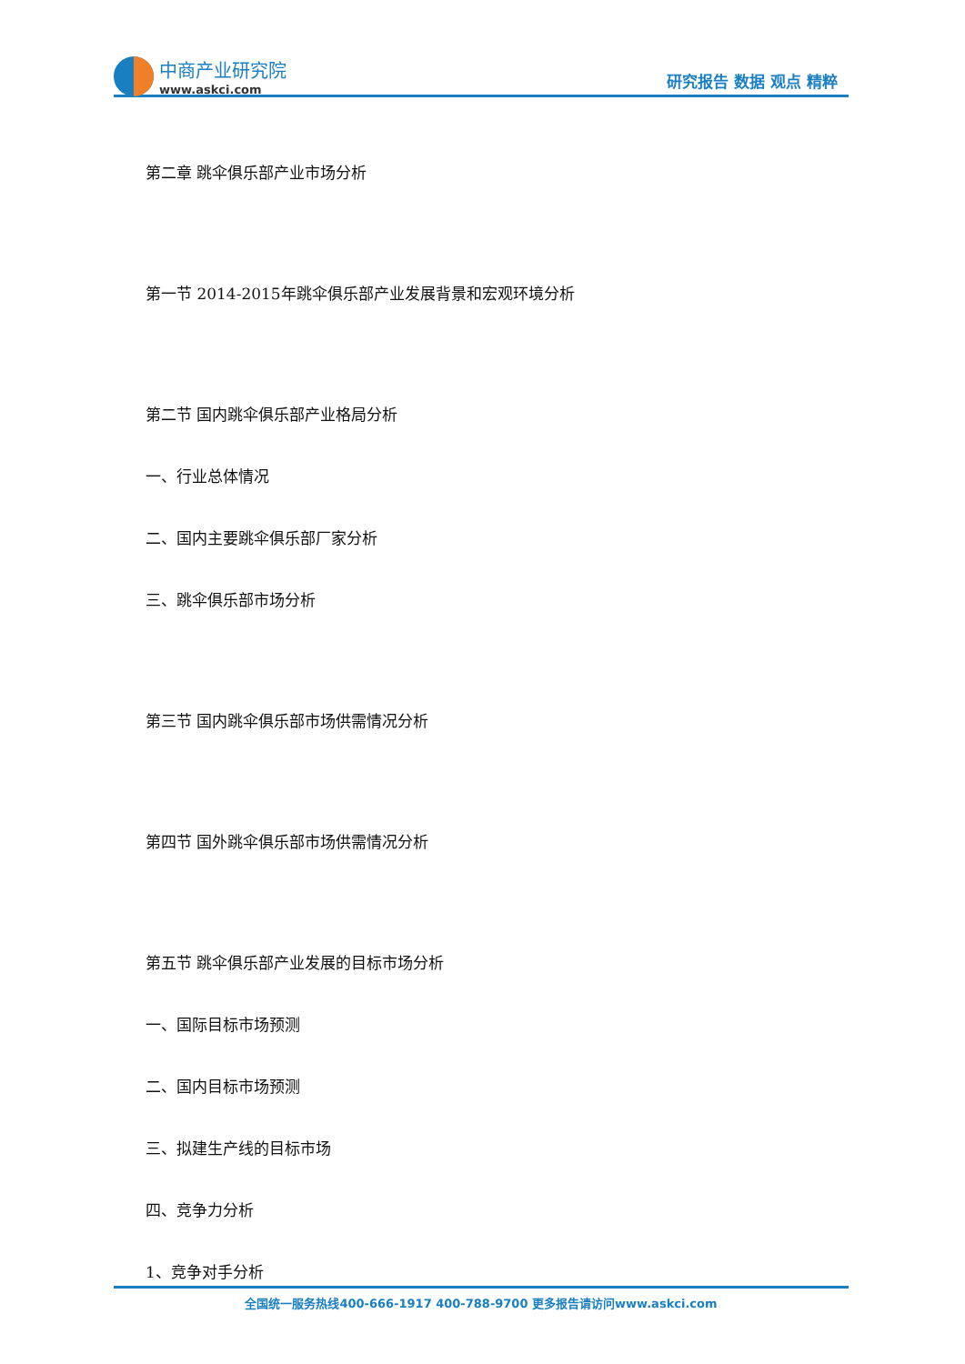中商产业研究院
www.askci.com
研究报告 数据 观点 精粹
第二章 跳伞俱乐部产业市场分析
第一节 2014-2015年跳伞俱乐部产业发展背景和宏观环境分析
第二节 国内跳伞俱乐部产业格局分析
一、行业总体情况
二、国内主要跳伞俱乐部厂家分析
三、跳伞俱乐部市场分析
第三节 国内跳伞俱乐部市场供需情况分析
第四节 国外跳伞俱乐部市场供需情况分析
第五节 跳伞俱乐部产业发展的目标市场分析
一、国际目标市场预测
二、国内目标市场预测
三、拟建生产线的目标市场
四、竞争力分析
1、竞争对手分析
全国统一服务热线400-666-1917 400-788-9700 更多报告请访问www.askci.com